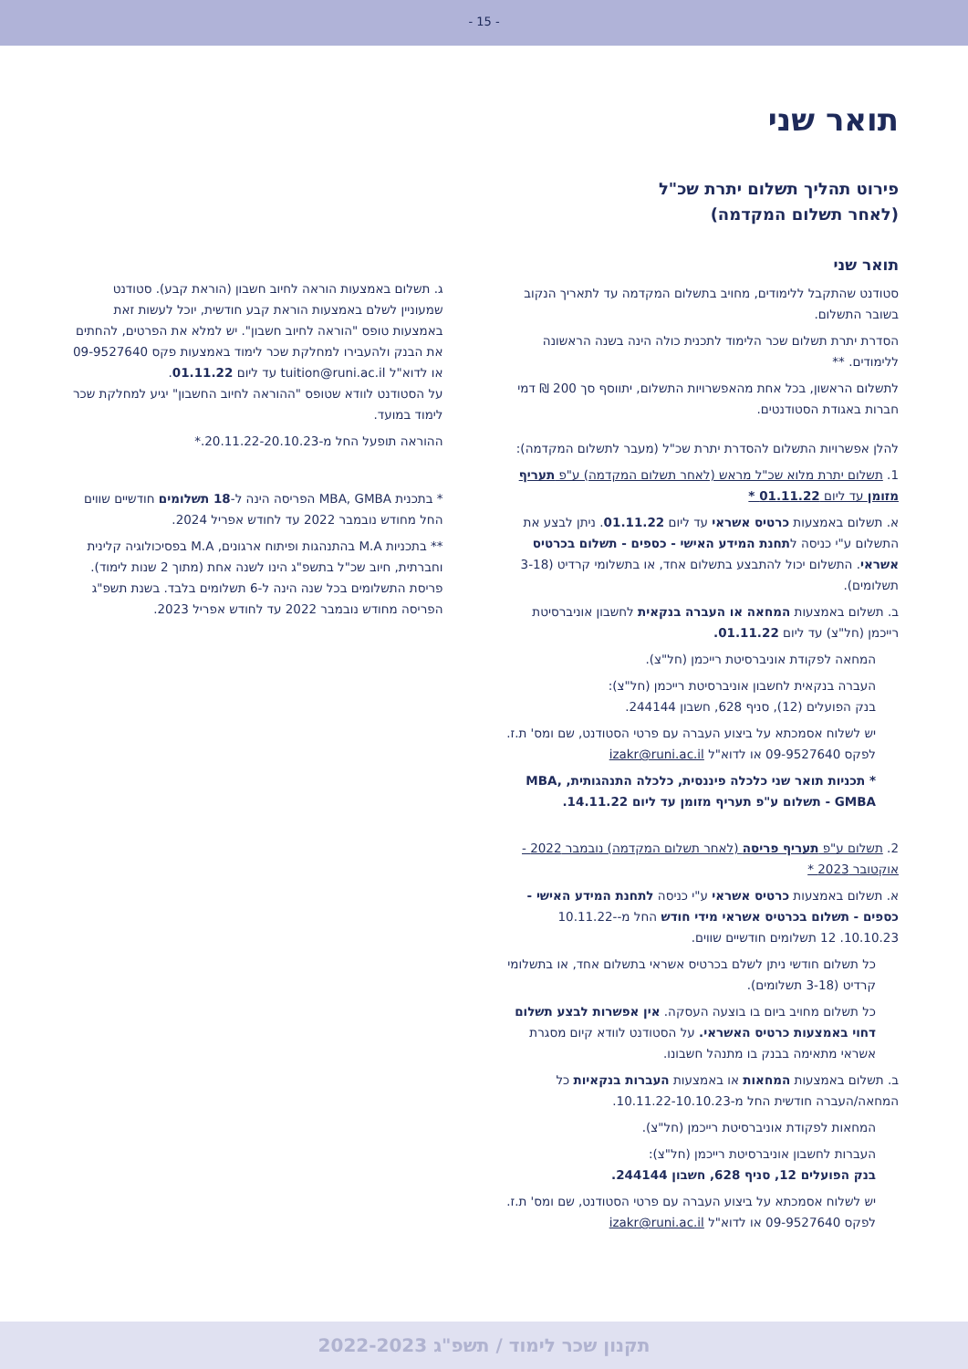- 15 -
תואר שני
פירוט תהליך תשלום יתרת שכ"ל
(לאחר תשלום המקדמה)
תואר שני
סטודנט שהתקבל ללימודים, מחויב בתשלום המקדמה עד לתאריך הנקוב בשובר התשלום.
הסדרת יתרת תשלום שכר הלימוד לתכנית כולה הינה בשנה הראשונה ללימודים. **
לתשלום הראשון, בכל אחת מהאפשרויות התשלום, יתווסף סך 200 ₪ דמי חברות באגודת הסטודנטים.
להלן אפשרויות התשלום להסדרת יתרת שכ"ל (מעבר לתשלום המקדמה):
1. תשלום יתרת מלוא שכ"ל מראש (לאחר תשלום המקדמה) ע"פ תעריף מזומן עד ליום 01.11.22 *
א. תשלום באמצעות כרטיס אשראי עד ליום 01.11.22. ניתן לבצע את התשלום ע"י כניסה לתחנת המידע האישי - כספים - תשלום בכרטיס אשראי. התשלום יכול להתבצע בתשלום אחד, או בתשלומי קרדיט (3-18 תשלומים).
ב. תשלום באמצעות המחאה או העברה בנקאית לחשבון אוניברסיטת רייכמן (חל"צ) עד ליום 01.11.22.
המחאה לפקודת אוניברסיטת רייכמן (חל"צ).
העברה בנקאית לחשבון אוניברסיטת רייכמן (חל"צ):
בנק הפועלים (12), סניף 628, חשבון 244144.
יש לשלוח אסמכתא על ביצוע העברה עם פרטי הסטודנט, שם ומס' ת.ז. לפקס 09-9527640 או לדוא"ל izakr@runi.ac.il
* תכניות תואר שני כלכלה פיננסית, כלכלה התנהגותית, MBA, GMBA - תשלום ע"פ תעריף מזומן עד ליום 14.11.22.
2. תשלום ע"פ תעריף פריסה (לאחר תשלום המקדמה) נובמבר 2022 - אוקטובר 2023 *
א. תשלום באמצעות כרטיס אשראי ע"י כניסה לתחנת המידע האישי - כספים - תשלום בכרטיס אשראי מידי חודש החל מ-10.11.22-10.10.23. 12 תשלומים חודשיים שווים.
כל תשלום חודשי ניתן לשלם בכרטיס אשראי בתשלום אחד, או בתשלומי קרדיט (3-18 תשלומים).
כל תשלום מחויב ביום בו בוצעה העסקה. אין אפשרות לבצע תשלום דחוי באמצעות כרטיס האשראי. על הסטודנט לוודא קיום מסגרת אשראי מתאימה בבנק בו מתנהל חשבונו.
ב. תשלום באמצעות המחאות או באמצעות העברות בנקאיות כל המחאה/העברה חודשית החל מ-10.11.22-10.10.23.
המחאות לפקודת אוניברסיטת רייכמן (חל"צ).
העברות לחשבון אוניברסיטת רייכמן (חל"צ):
בנק הפועלים 12, סניף 628, חשבון 244144.
יש לשלוח אסמכתא על ביצוע העברה עם פרטי הסטודנט, שם ומס' ת.ז. לפקס 09-9527640 או לדוא"ל izakr@runi.ac.il
ג. תשלום באמצעות הוראה לחיוב חשבון (הוראת קבע). סטודנט שמעוניין לשלם באמצעות הוראת קבע חודשית, יוכל לעשות זאת באמצעות טופס "הוראה לחיוב חשבון". יש למלא את הפרטים, להחתים את הבנק ולהעבירו למחלקת שכר לימוד באמצעות פקס 09-9527640 או לדוא"ל tuition@runi.ac.il עד ליום 01.11.22.
על הסטודנט לוודא שטופס "ההוראה לחיוב החשבון" יגיע למחלקת שכר לימוד במועד.
ההוראה תופעל החל מ-20.11.22-20.10.23.*
* בתכנית MBA, GMBA הפריסה הינה ל-18 תשלומים חודשיים שווים החל מחודש נובמבר 2022 עד לחודש אפריל 2024.
** בתכניות M.A בהתנהגות ופיתוח ארגונים, M.A בפסיכולוגיה קלינית וחברתית, חיוב שכ"ל בתשפ"ג הינו לשנה אחת (מתוך 2 שנות לימוד). פריסת התשלומים בכל שנה הינה ל-6 תשלומים בלבד. בשנת תשפ"ג הפריסה מחודש נובמבר 2022 עד לחודש אפריל 2023.
תקנון שכר לימוד / תשפ"ג 2022-2023